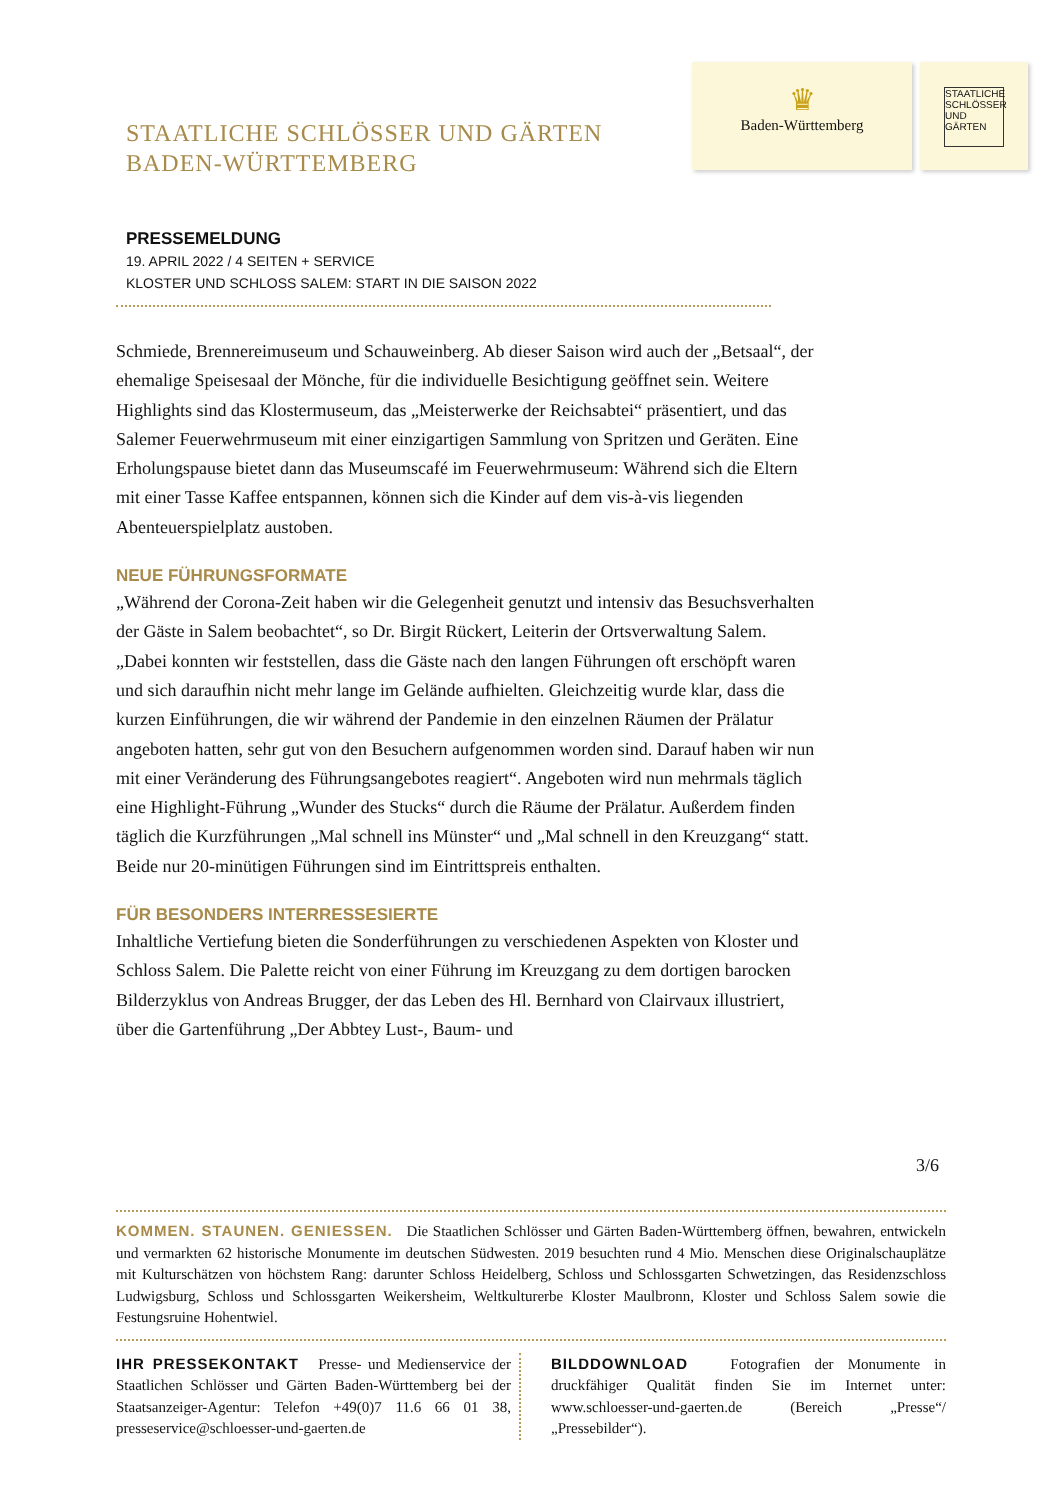STAATLICHE SCHLÖSSER UND GÄRTEN
BADEN-WÜRTTEMBERG
♛
Baden-Württemberg
STAATLICHE SCHLÖSSER UND GÄRTEN
PRESSEMELDUNG
19. APRIL 2022 / 4 SEITEN + SERVICE
KLOSTER UND SCHLOSS SALEM: START IN DIE SAISON 2022
Schmiede, Brennereimuseum und Schauweinberg. Ab dieser Saison wird auch der „Betsaal“, der ehemalige Speisesaal der Mönche, für die individuelle Besichtigung geöffnet sein. Weitere Highlights sind das Klostermuseum, das „Meisterwerke der Reichsabtei“ präsentiert, und das Salemer Feuerwehrmuseum mit einer einzigartigen Sammlung von Spritzen und Geräten. Eine Erholungspause bietet dann das Museumscafé im Feuerwehrmuseum: Während sich die Eltern mit einer Tasse Kaffee entspannen, können sich die Kinder auf dem vis-à-vis liegenden Abenteuerspielplatz austoben.
NEUE FÜHRUNGSFORMATE
„Während der Corona-Zeit haben wir die Gelegenheit genutzt und intensiv das Besuchsverhalten der Gäste in Salem beobachtet“, so Dr. Birgit Rückert, Leiterin der Ortsverwaltung Salem. „Dabei konnten wir feststellen, dass die Gäste nach den langen Führungen oft erschöpft waren und sich daraufhin nicht mehr lange im Gelände aufhielten. Gleichzeitig wurde klar, dass die kurzen Einführungen, die wir während der Pandemie in den einzelnen Räumen der Prälatur angeboten hatten, sehr gut von den Besuchern aufgenommen worden sind. Darauf haben wir nun mit einer Veränderung des Führungsangebotes reagiert“. Angeboten wird nun mehrmals täglich eine Highlight-Führung „Wunder des Stucks“ durch die Räume der Prälatur. Außerdem finden täglich die Kurzführungen „Mal schnell ins Münster“ und „Mal schnell in den Kreuzgang“ statt. Beide nur 20-minütigen Führungen sind im Eintrittspreis enthalten.
FÜR BESONDERS INTERRESSESIERTE
Inhaltliche Vertiefung bieten die Sonderführungen zu verschiedenen Aspekten von Kloster und Schloss Salem. Die Palette reicht von einer Führung im Kreuzgang zu dem dortigen barocken Bilderzyklus von Andreas Brugger, der das Leben des Hl. Bernhard von Clairvaux illustriert, über die Gartenführung „Der Abbtey Lust-, Baum- und
3/6
KOMMEN. STAUNEN. GENIESSEN. Die Staatlichen Schlösser und Gärten Baden-Württemberg öffnen, bewahren, entwickeln und vermarkten 62 historische Monumente im deutschen Südwesten. 2019 besuchten rund 4 Mio. Menschen diese Originalschauplätze mit Kulturschätzen von höchstem Rang: darunter Schloss Heidelberg, Schloss und Schlossgarten Schwetzingen, das Residenzschloss Ludwigsburg, Schloss und Schlossgarten Weikersheim, Weltkulturerbe Kloster Maulbronn, Kloster und Schloss Salem sowie die Festungsruine Hohentwiel.
IHR PRESSEKONTAKT Presse- und Medienservice der Staatlichen Schlösser und Gärten Baden-Württemberg bei der Staatsanzeiger-Agentur: Telefon +49(0)7 11.6 66 01 38, presseservice@schloesser-und-gaerten.de
BILDDOWNLOAD Fotografien der Monumente in druckfähiger Qualität finden Sie im Internet unter: www.schloesser-und-gaerten.de (Bereich „Presse“/„Pressebilder“).